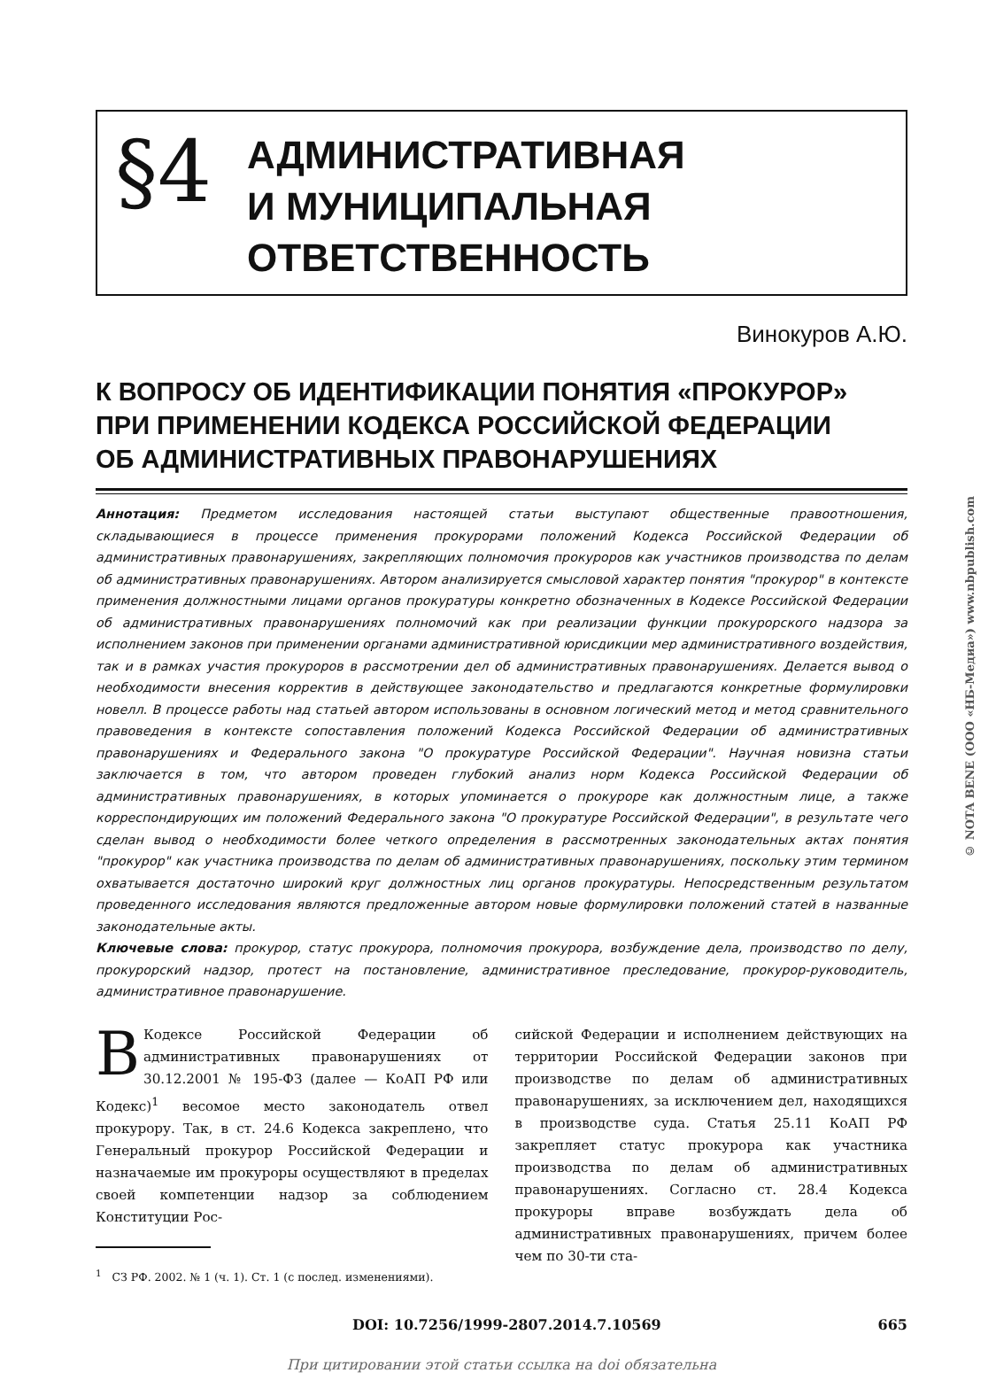§4
АДМИНИСТРАТИВНАЯ
И МУНИЦИПАЛЬНАЯ
ОТВЕТСТВЕННОСТЬ
Винокуров А.Ю.
К ВОПРОСУ ОБ ИДЕНТИФИКАЦИИ ПОНЯТИЯ «ПРОКУРОР»
ПРИ ПРИМЕНЕНИИ КОДЕКСА РОССИЙСКОЙ ФЕДЕРАЦИИ
ОБ АДМИНИСТРАТИВНЫХ ПРАВОНАРУШЕНИЯХ
Аннотация: Предметом исследования настоящей статьи выступают общественные правоотношения, складывающиеся в процессе применения прокурорами положений Кодекса Российской Федерации об административных правонарушениях, закрепляющих полномочия прокуроров как участников производства по делам об административных правонарушениях. Автором анализируется смысловой характер понятия "прокурор" в контексте применения должностными лицами органов прокуратуры конкретно обозначенных в Кодексе Российской Федерации об административных правонарушениях полномочий как при реализации функции прокурорского надзора за исполнением законов при применении органами административной юрисдикции мер административного воздействия, так и в рамках участия прокуроров в рассмотрении дел об административных правонарушениях. Делается вывод о необходимости внесения корректив в действующее законодательство и предлагаются конкретные формулировки новелл. В процессе работы над статьей автором использованы в основном логический метод и метод сравнительного правоведения в контексте сопоставления положений Кодекса Российской Федерации об административных правонарушениях и Федерального закона "О прокуратуре Российской Федерации". Научная новизна статьи заключается в том, что автором проведен глубокий анализ норм Кодекса Российской Федерации об административных правонарушениях, в которых упоминается о прокуроре как должностным лице, а также корреспондирующих им положений Федерального закона "О прокуратуре Российской Федерации", в результате чего сделан вывод о необходимости более четкого определения в рассмотренных законодательных актах понятия "прокурор" как участника производства по делам об административных правонарушениях, поскольку этим термином охватывается достаточно широкий круг должностных лиц органов прокуратуры. Непосредственным результатом проведенного исследования являются предложенные автором новые формулировки положений статей в названные законодательные акты.
Ключевые слова: прокурор, статус прокурора, полномочия прокурора, возбуждение дела, производство по делу, прокурорский надзор, протест на постановление, административное преследование, прокурор-руководитель, административное правонарушение.
ВКодексе Российской Федерации об административных правонарушениях от 30.12.2001 № 195-ФЗ (далее — КоАП РФ или Кодекс)<sup>1</sup> весомое место законодатель отвел прокурору. Так, в ст. 24.6 Кодекса закреплено, что Генеральный прокурор Российской Федерации и назначаемые им прокуроры осуществляют в пределах своей компетенции надзор за соблюдением Конституции Рос-
<sup>1</sup> СЗ РФ. 2002. № 1 (ч. 1). Ст. 1 (с послед. изменениями).
сийской Федерации и исполнением действующих на территории Российской Федерации законов при производстве по делам об административных правонарушениях, за исключением дел, находящихся в производстве суда. Статья 25.11 КоАП РФ закрепляет статус прокурора как участника производства по делам об административных правонарушениях. Согласно ст. 28.4 Кодекса прокуроры вправе возбуждать дела об административных правонарушениях, причем более чем по 30-ти ста-
DOI: 10.7256/1999-2807.2014.7.10569 665
При цитировании этой статьи ссылка на doi обязательна
© NOTA BENE (ООО «НБ-Медиа») www.nbpublish.com